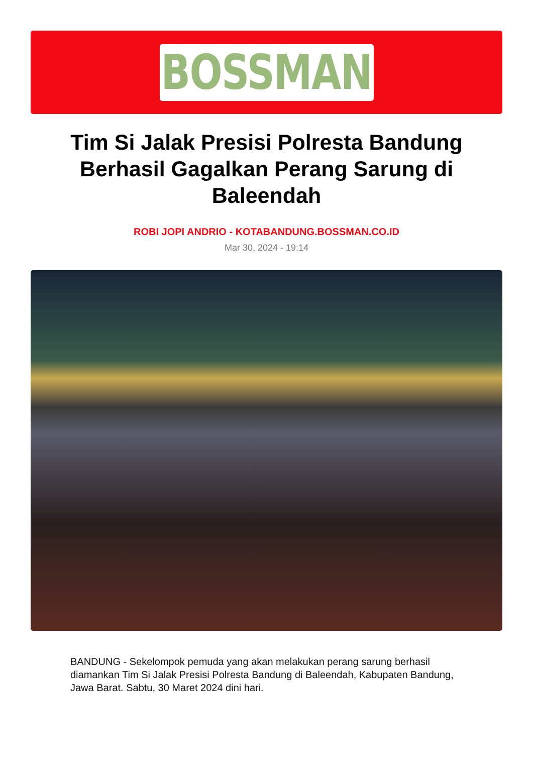BOSSMAN
Tim Si Jalak Presisi Polresta Bandung Berhasil Gagalkan Perang Sarung di Baleendah
ROBI JOPI ANDRIO - KOTABANDUNG.BOSSMAN.CO.ID
Mar 30, 2024 - 19:14
BANDUNG - Sekelompok pemuda yang akan melakukan perang sarung berhasil diamankan Tim Si Jalak Presisi Polresta Bandung di Baleendah, Kabupaten Bandung, Jawa Barat. Sabtu, 30 Maret 2024 dini hari.